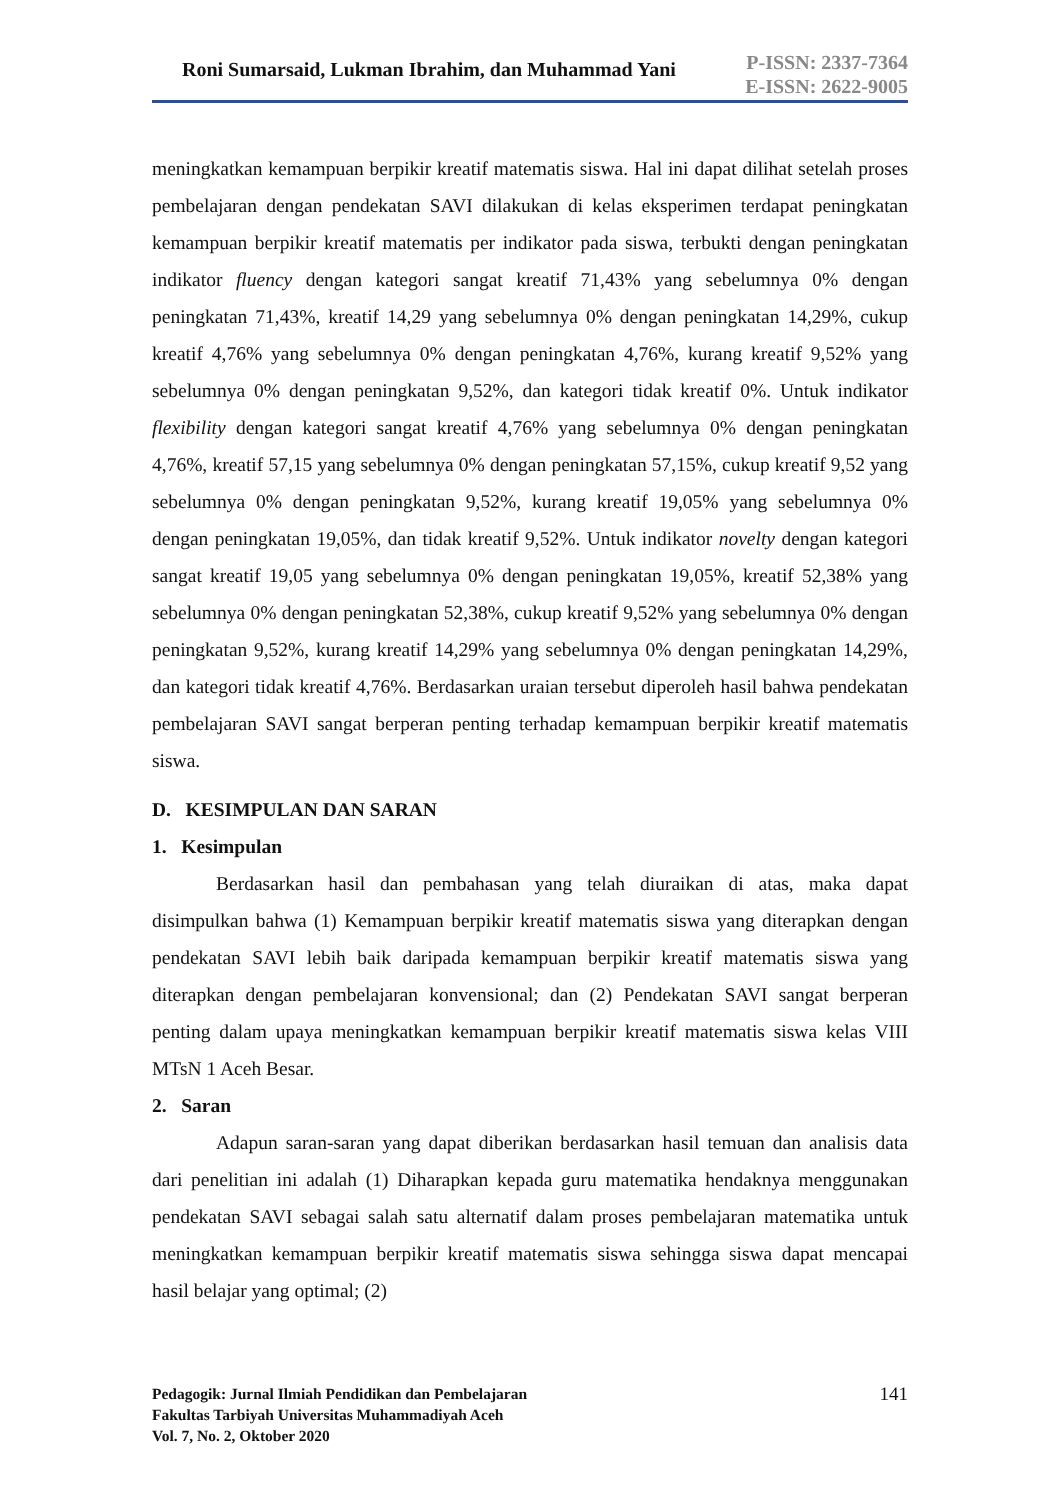Roni Sumarsaid, Lukman Ibrahim, dan Muhammad Yani
P-ISSN: 2337-7364
E-ISSN: 2622-9005
meningkatkan kemampuan berpikir kreatif matematis siswa. Hal ini dapat dilihat setelah proses pembelajaran dengan pendekatan SAVI dilakukan di kelas eksperimen terdapat peningkatan kemampuan berpikir kreatif matematis per indikator pada siswa, terbukti dengan peningkatan indikator fluency dengan kategori sangat kreatif 71,43% yang sebelumnya 0% dengan peningkatan 71,43%, kreatif 14,29 yang sebelumnya 0% dengan peningkatan 14,29%, cukup kreatif 4,76% yang sebelumnya 0% dengan peningkatan 4,76%, kurang kreatif 9,52% yang sebelumnya 0% dengan peningkatan 9,52%, dan kategori tidak kreatif 0%. Untuk indikator flexibility dengan kategori sangat kreatif 4,76% yang sebelumnya 0% dengan peningkatan 4,76%, kreatif 57,15 yang sebelumnya 0% dengan peningkatan 57,15%, cukup kreatif 9,52 yang sebelumnya 0% dengan peningkatan 9,52%, kurang kreatif 19,05% yang sebelumnya 0% dengan peningkatan 19,05%, dan tidak kreatif 9,52%. Untuk indikator novelty dengan kategori sangat kreatif 19,05 yang sebelumnya 0% dengan peningkatan 19,05%, kreatif 52,38% yang sebelumnya 0% dengan peningkatan 52,38%, cukup kreatif 9,52% yang sebelumnya 0% dengan peningkatan 9,52%, kurang kreatif 14,29% yang sebelumnya 0% dengan peningkatan 14,29%, dan kategori tidak kreatif 4,76%. Berdasarkan uraian tersebut diperoleh hasil bahwa pendekatan pembelajaran SAVI sangat berperan penting terhadap kemampuan berpikir kreatif matematis siswa.
D. KESIMPULAN DAN SARAN
1. Kesimpulan
Berdasarkan hasil dan pembahasan yang telah diuraikan di atas, maka dapat disimpulkan bahwa (1) Kemampuan berpikir kreatif matematis siswa yang diterapkan dengan pendekatan SAVI lebih baik daripada kemampuan berpikir kreatif matematis siswa yang diterapkan dengan pembelajaran konvensional; dan (2) Pendekatan SAVI sangat berperan penting dalam upaya meningkatkan kemampuan berpikir kreatif matematis siswa kelas VIII MTsN 1 Aceh Besar.
2. Saran
Adapun saran-saran yang dapat diberikan berdasarkan hasil temuan dan analisis data dari penelitian ini adalah (1) Diharapkan kepada guru matematika hendaknya menggunakan pendekatan SAVI sebagai salah satu alternatif dalam proses pembelajaran matematika untuk meningkatkan kemampuan berpikir kreatif matematis siswa sehingga siswa dapat mencapai hasil belajar yang optimal; (2)
Pedagogik: Jurnal Ilmiah Pendidikan dan Pembelajaran
Fakultas Tarbiyah Universitas Muhammadiyah Aceh
Vol. 7, No. 2, Oktober 2020
141